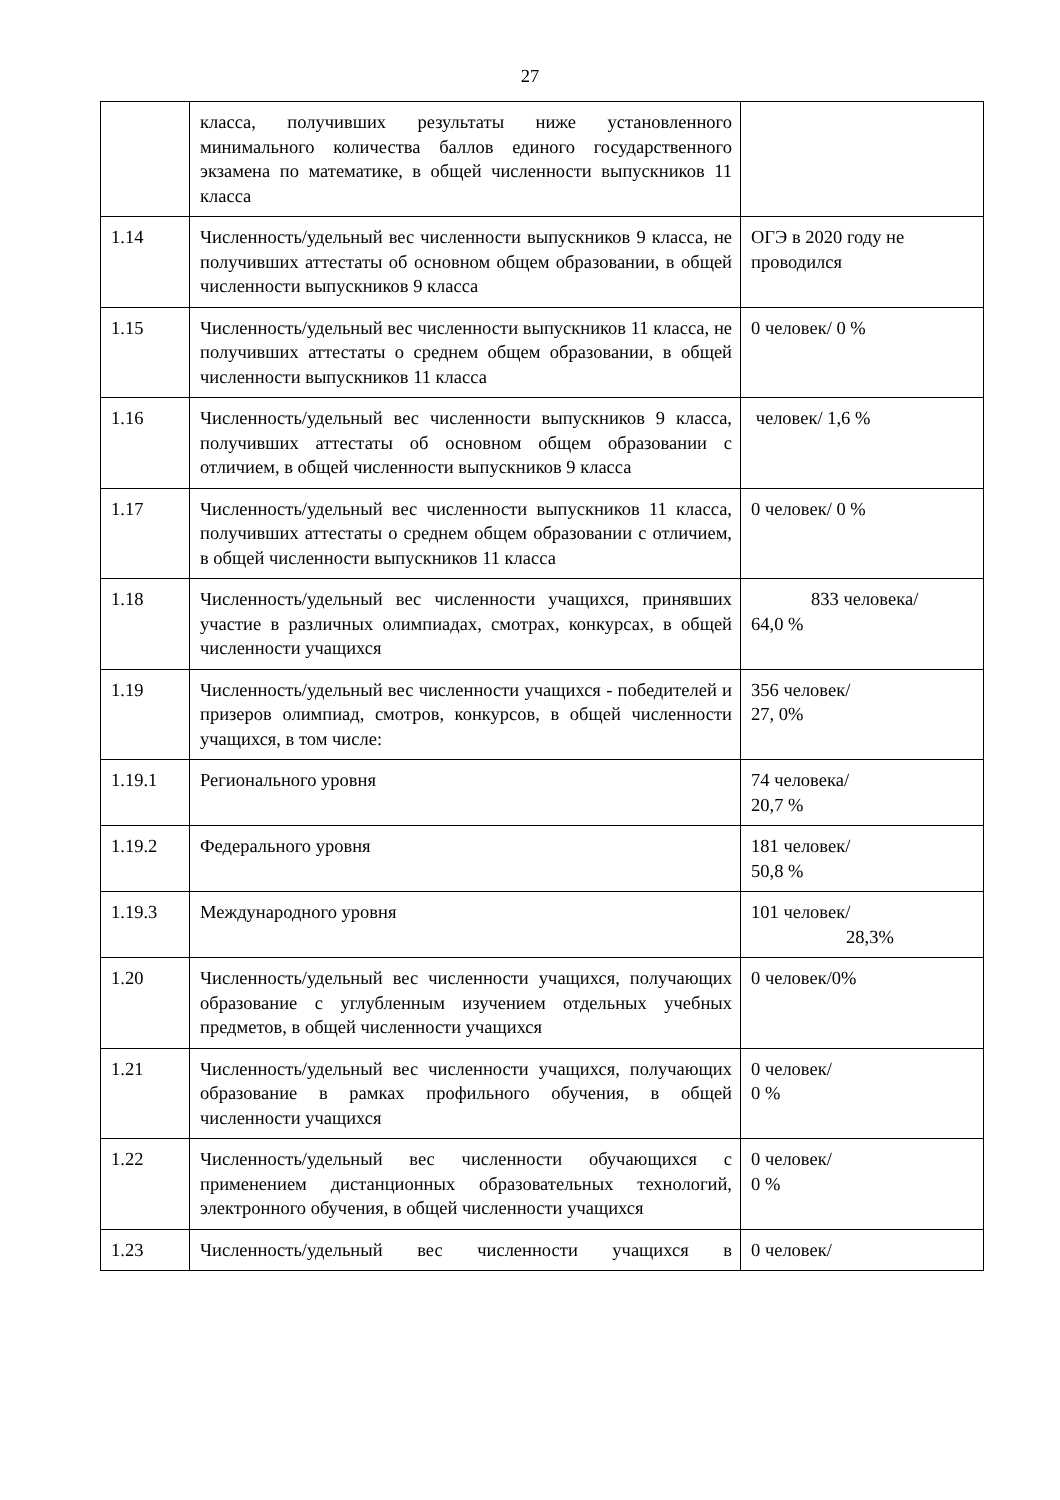27
| | класса, получивших результаты ниже установленного минимального количества баллов единого государственного экзамена по математике, в общей численности выпускников 11 класса | |
| 1.14 | Численность/удельный вес численности выпускников 9 класса, не получивших аттестаты об основном общем образовании, в общей численности выпускников 9 класса | ОГЭ в 2020 году не проводился |
| 1.15 | Численность/удельный вес численности выпускников 11 класса, не получивших аттестаты о среднем общем образовании, в общей численности выпускников 11 класса | 0 человек/ 0 % |
| 1.16 | Численность/удельный вес численности выпускников 9 класса, получивших аттестаты об основном общем образовании с отличием, в общей численности выпускников 9 класса | человек/ 1,6 % |
| 1.17 | Численность/удельный вес численности выпускников 11 класса, получивших аттестаты о среднем общем образовании с отличием, в общей численности выпускников 11 класса | 0 человек/ 0 % |
| 1.18 | Численность/удельный вес численности учащихся, принявших участие в различных олимпиадах, смотрах, конкурсах, в общей численности учащихся | 833 человека/ 64,0 % |
| 1.19 | Численность/удельный вес численности учащихся - победителей и призеров олимпиад, смотров, конкурсов, в общей численности учащихся, в том числе: | 356 человек/ 27, 0% |
| 1.19.1 | Регионального уровня | 74 человека/ 20,7 % |
| 1.19.2 | Федерального уровня | 181 человек/ 50,8 % |
| 1.19.3 | Международного уровня | 101 человек/ 28,3% |
| 1.20 | Численность/удельный вес численности учащихся, получающих образование с углубленным изучением отдельных учебных предметов, в общей численности учащихся | 0 человек/0% |
| 1.21 | Численность/удельный вес численности учащихся, получающих образование в рамках профильного обучения, в общей численности учащихся | 0 человек/ 0 % |
| 1.22 | Численность/удельный вес численности обучающихся с применением дистанционных образовательных технологий, электронного обучения, в общей численности учащихся | 0 человек/ 0 % |
| 1.23 | Численность/удельный вес численности учащихся в | 0 человек/ |